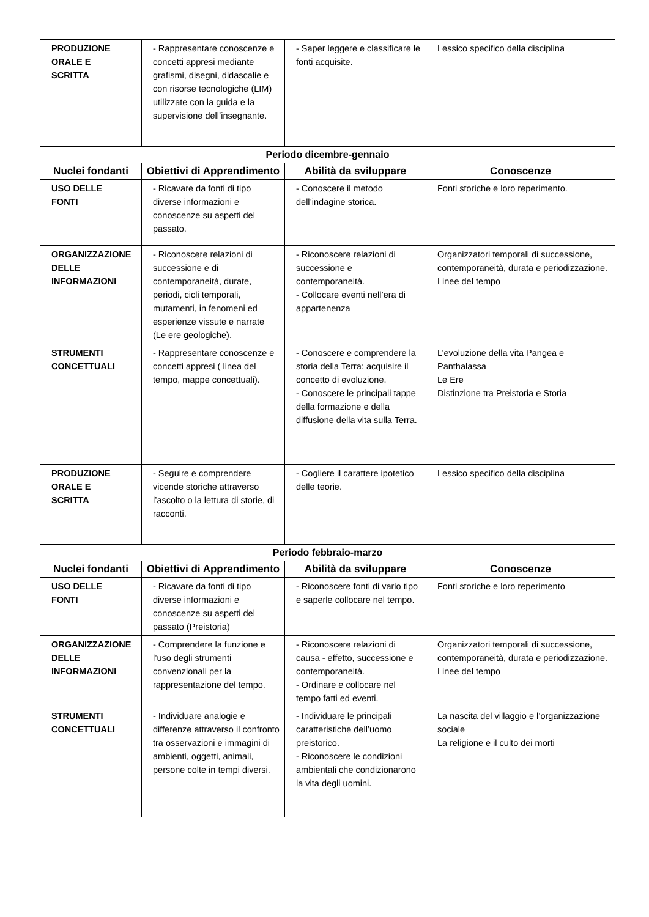| PRODUZIONE ORALE E SCRITTA | - Rappresentare conoscenze e concetti appresi mediante grafismi, disegni, didascalie e con risorse tecnologiche (LIM) utilizzate con la guida e la supervisione dell’insegnante. | - Saper leggere e classificare le fonti acquisite. | Lessico specifico della disciplina |
| Periodo dicembre-gennaio | | | |
| Nuclei fondanti | Obiettivi di Apprendimento | Abilità da sviluppare | Conoscenze |
| USO DELLE FONTI | - Ricavare da fonti di tipo diverse informazioni e conoscenze su aspetti del passato. | - Conoscere il metodo dell’indagine storica. | Fonti storiche e loro reperimento. |
| ORGANIZZAZIONE DELLE INFORMAZIONI | - Riconoscere relazioni di successione e di contemporaneità, durate, periodi, cicli temporali, mutamenti, in fenomeni ed esperienze vissute e narrate (Le ere geologiche). | - Riconoscere relazioni di successione e contemporaneità. - Collocare eventi nell’era di appartenenza | Organizzatori temporali di successione, contemporaneità, durata e periodizzazione. Linee del tempo |
| STRUMENTI CONCETTUALI | - Rappresentare conoscenze e concetti appresi ( linea del tempo, mappe concettuali). | - Conoscere e comprendere la storia della Terra: acquisire il concetto di evoluzione. - Conoscere le principali tappe della formazione e della diffusione della vita sulla Terra. | L’evoluzione della vita Pangea e Panthalassa Le Ere Distinzione tra Preistoria e Storia |
| PRODUZIONE ORALE E SCRITTA | - Seguire e comprendere vicende storiche attraverso l’ascolto o la lettura di storie, di racconti. | - Cogliere il carattere ipotetico delle teorie. | Lessico specifico della disciplina |
| Periodo febbraio-marzo | | | |
| Nuclei fondanti | Obiettivi di Apprendimento | Abilità da sviluppare | Conoscenze |
| USO DELLE FONTI | - Ricavare da fonti di tipo diverse informazioni e conoscenze su aspetti del passato (Preistoria) | - Riconoscere fonti di vario tipo e saperle collocare nel tempo. | Fonti storiche e loro reperimento |
| ORGANIZZAZIONE DELLE INFORMAZIONI | - Comprendere la funzione e l’uso degli strumenti convenzionali per la rappresentazione del tempo. | - Riconoscere relazioni di causa - effetto, successione e contemporaneità. - Ordinare e collocare nel tempo fatti ed eventi. | Organizzatori temporali di successione, contemporaneità, durata e periodizzazione. Linee del tempo |
| STRUMENTI CONCETTUALI | - Individuare analogie e differenze attraverso il confronto tra osservazioni e immagini di ambienti, oggetti, animali, persone colte in tempi diversi. | - Individuare le principali caratteristiche dell’uomo preistorico. - Riconoscere le condizioni ambientali che condizionarono la vita degli uomini. | La nascita del villaggio e l’organizzazione sociale La religione e il culto dei morti |